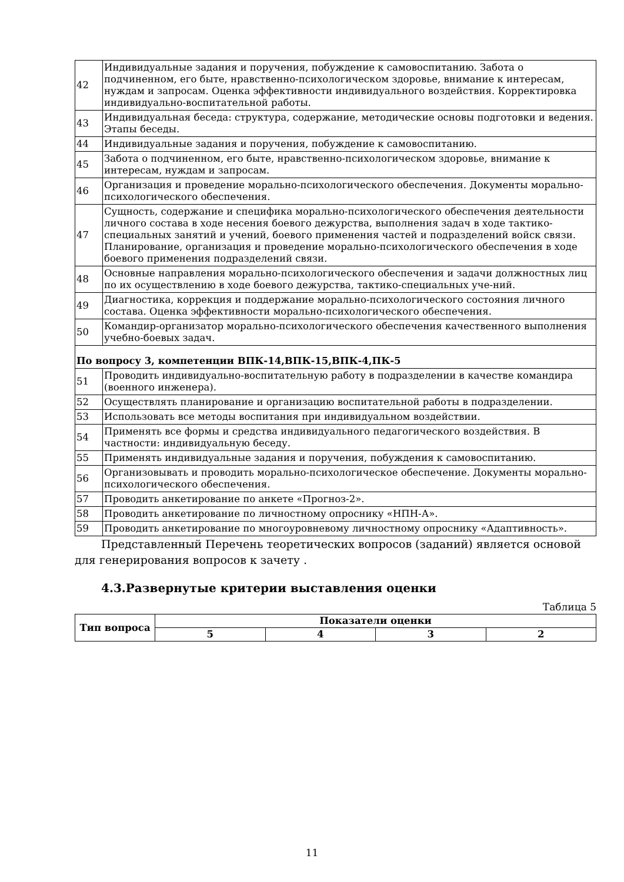| 42 | Индивидуальные задания и поручения, побуждение к самовоспитанию. Забота о подчиненном, его быте, нравственно-психологическом здоровье, внимание к интересам, нуждам и запросам. Оценка эффективности индивидуального воздействия. Корректировка индивидуально-воспитательной работы. |
| 43 | Индивидуальная беседа: структура, содержание, методические основы подготовки и ведения. Этапы беседы. |
| 44 | Индивидуальные задания и поручения, побуждение к самовоспитанию. |
| 45 | Забота о подчиненном, его быте, нравственно-психологическом здоровье, внимание к интересам, нуждам и запросам. |
| 46 | Организация и проведение морально-психологического обеспечения. Документы морально-психологического обеспечения. |
| 47 | Сущность, содержание и специфика морально-психологического обеспечения деятельности личного состава в ходе несения боевого дежурства, выполнения задач в ходе тактико-специальных занятий и учений, боевого применения частей и подразделений войск связи. Планирование, организация и проведение морально-психологического обеспечения в ходе боевого применения подразделений связи. |
| 48 | Основные направления морально-психологического обеспечения и задачи должностных лиц по их осуществлению в ходе боевого дежурства, тактико-специальных уче-ний. |
| 49 | Диагностика, коррекция и поддержание морально-психологического состояния личного состава. Оценка эффективности морально-психологического обеспечения. |
| 50 | Командир-организатор морально-психологического обеспечения качественного выполнения учебно-боевых задач. |
| По вопросу 3, компетенции ВПК-14,ВПК-15,ВПК-4,ПК-5 | |
| 51 | Проводить индивидуально-воспитательную работу в подразделении в качестве командира (военного инженера). |
| 52 | Осуществлять планирование и организацию воспитательной работы в подразделении. |
| 53 | Использовать все методы воспитания при индивидуальном воздействии. |
| 54 | Применять все формы и средства индивидуального педагогического воздействия. В частности: индивидуальную беседу. |
| 55 | Применять индивидуальные задания и поручения, побуждения к самовоспитанию. |
| 56 | Организовывать и проводить морально-психологическое обеспечение. Документы морально-психологического обеспечения. |
| 57 | Проводить анкетирование по анкете «Прогноз-2». |
| 58 | Проводить анкетирование по личностному опроснику «НПН-А». |
| 59 | Проводить анкетирование по многоуровневому личностному опроснику «Адаптивность». |
Представленный Перечень теоретических вопросов (заданий) является основой для генерирования вопросов к зачету .
4.3.Развернутые критерии выставления оценки
Таблица 5
| Тип вопроса | Показатели оценки | | | |
| --- | --- | --- | --- | --- |
| | 5 | 4 | 3 | 2 |
11